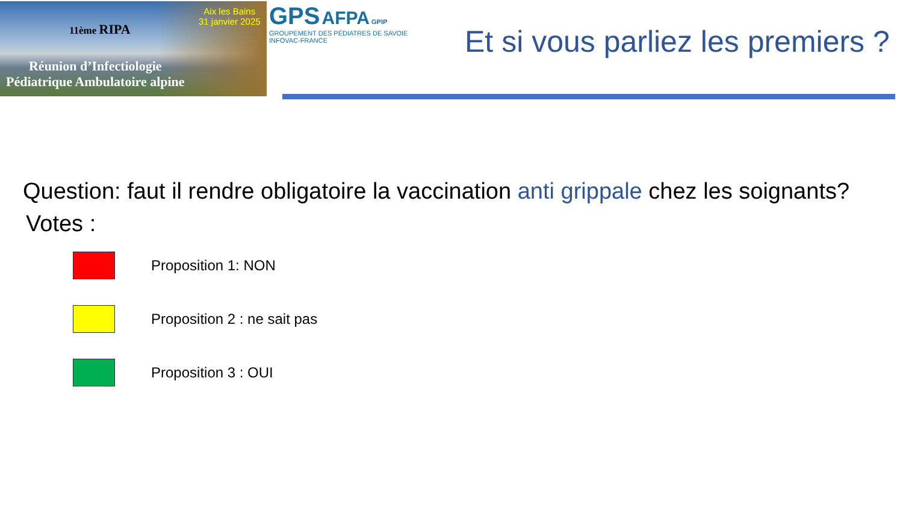11ème RIPA
Aix les Bains
31 janvier 2025
Réunion d’Infectiologie
Pédiatrique Ambulatoire alpine
GPS AFPA GPIP
GROUPEMENT DES PÉDIATRES DE SAVOIE INFOVAC-FRANCE
Et si vous parliez les premiers ?
Question: faut il rendre obligatoire la vaccination anti grippale chez les soignants?
Votes :
Proposition 1: NON
Proposition 2 : ne sait pas
Proposition 3 : OUI